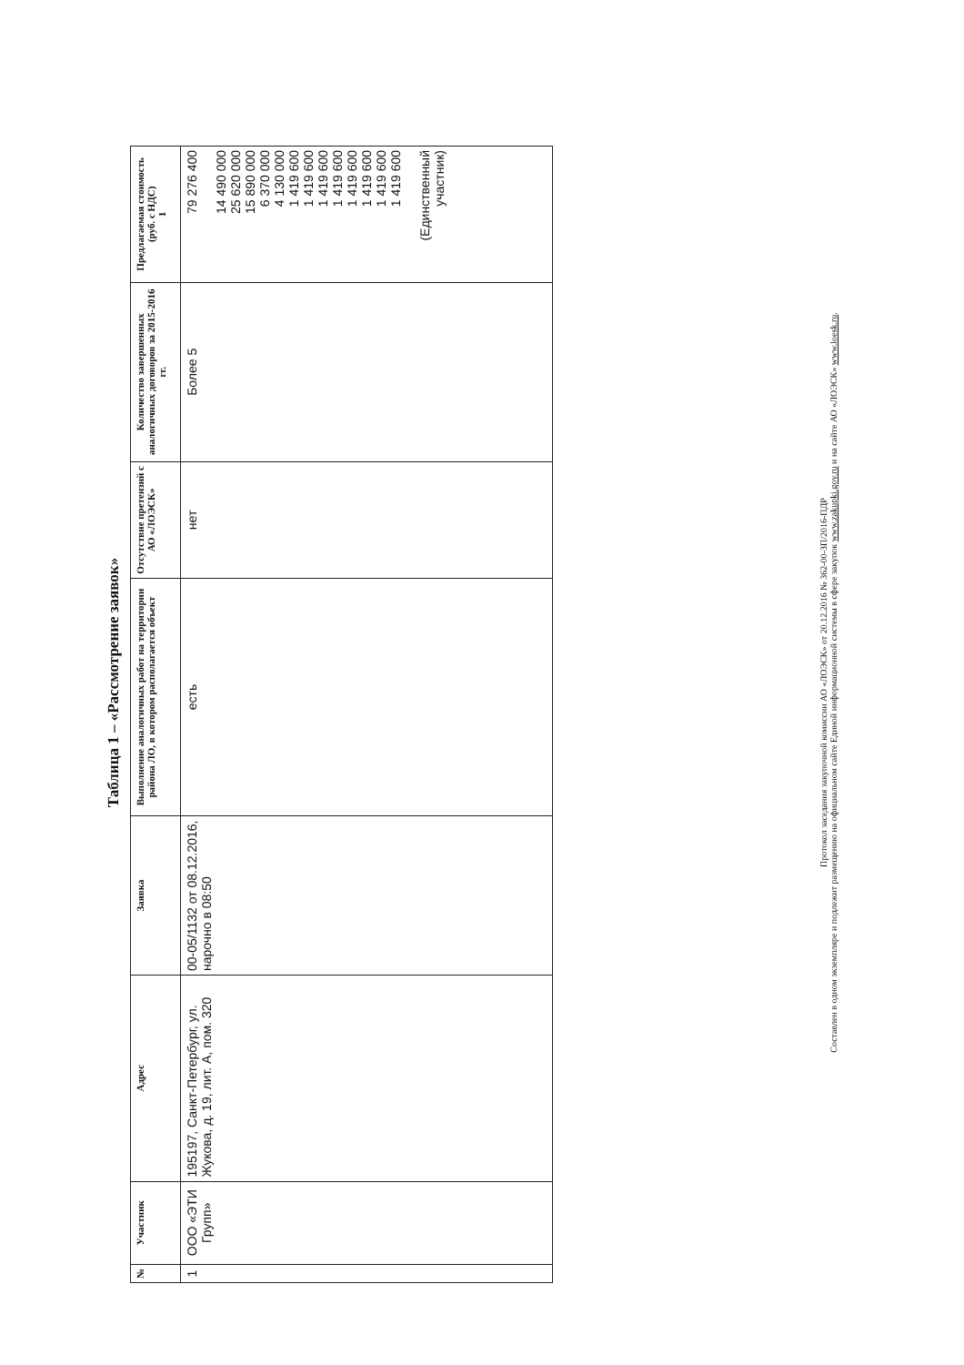Таблица 1 – «Рассмотрение заявок»
| № | Участник | Адрес | Заявка | Выполнение аналогичных работ на территории района ЛО, в котором располагается объект | Отсутствие претензий с АО «ЛОЭСК» | Количество завершенных аналогичных договоров за 2015-2016 гг. | Предлагаемая стоимость (руб. с НДС) 1 |
| --- | --- | --- | --- | --- | --- | --- | --- |
| 1 | ООО «ЭТИ Групп» | 195197, Санкт-Петербург, ул. Жукова, д. 19, лит. А, пом. 320 | 00-05/1132 от 08.12.2016, нарочно в 08:50 | есть | нет | Более 5 | 79 276 400 14 490 000 25 620 000 15 890 000 6 370 000 4 130 000 1 419 600 1 419 600 1 419 600 1 419 600 1 419 600 1 419 600 1 419 600 1 419 600 (Единственный участник) |
Протокол заседания закупочной комиссии АО «ЛОЭСК» от 20.12.2016 № 362-00-ЗП/2016-ПДР
Составлен в одном экземпляре и подлежит размещению на официальном сайте Единой информационной системы в сфере закупок www.zakupki.gov.ru и на сайте АО «ЛОЭСК» www.loesk.ru.